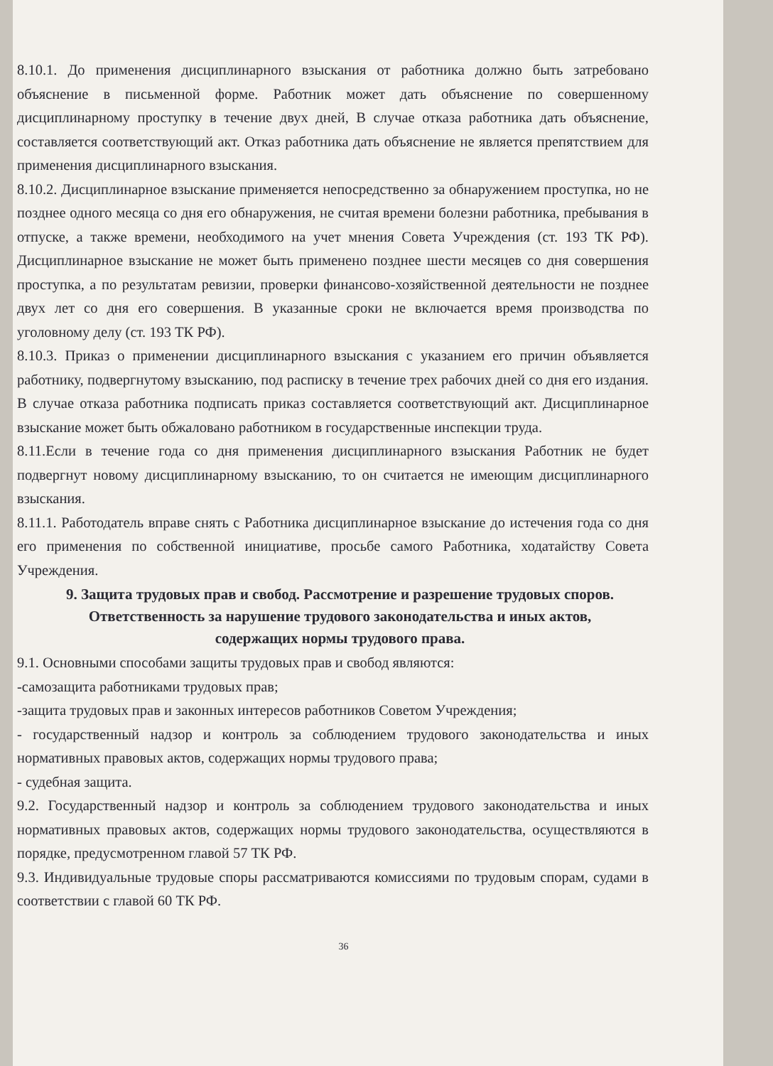8.10.1. До применения дисциплинарного взыскания от работника должно быть затребовано объяснение в письменной форме. Работник может дать объяснение по совершенному дисциплинарному проступку в течение двух дней, В случае отказа работника дать объяснение, составляется соответствующий акт. Отказ работника дать объяснение не является препятствием для применения дисциплинарного взыскания.
8.10.2. Дисциплинарное взыскание применяется непосредственно за обнаружением проступка, но не позднее одного месяца со дня его обнаружения, не считая времени болезни работника, пребывания в отпуске, а также времени, необходимого на учет мнения Совета Учреждения (ст. 193 ТК РФ). Дисциплинарное взыскание не может быть применено позднее шести месяцев со дня совершения проступка, а по результатам ревизии, проверки финансово-хозяйственной деятельности не позднее двух лет со дня его совершения. В указанные сроки не включается время производства по уголовному делу (ст. 193 ТК РФ).
8.10.3. Приказ о применении дисциплинарного взыскания с указанием его причин объявляется работнику, подвергнутому взысканию, под расписку в течение трех рабочих дней со дня его издания. В случае отказа работника подписать приказ составляется соответствующий акт. Дисциплинарное взыскание может быть обжаловано работником в государственные инспекции труда.
8.11.Если в течение года со дня применения дисциплинарного взыскания Работник не будет подвергнут новому дисциплинарному взысканию, то он считается не имеющим дисциплинарного взыскания.
8.11.1. Работодатель вправе снять с Работника дисциплинарное взыскание до истечения года со дня его применения по собственной инициативе, просьбе самого Работника, ходатайству Совета Учреждения.
9. Защита трудовых прав и свобод. Рассмотрение и разрешение трудовых споров. Ответственность за нарушение трудового законодательства и иных актов, содержащих нормы трудового права.
9.1. Основными способами защиты трудовых прав и свобод являются:
-самозащита работниками трудовых прав;
-защита трудовых прав и законных интересов работников Советом Учреждения;
- государственный надзор и контроль за соблюдением трудового законодательства и иных нормативных правовых актов, содержащих нормы трудового права;
- судебная защита.
9.2. Государственный надзор и контроль за соблюдением трудового законодательства и иных нормативных правовых актов, содержащих нормы трудового законодательства, осуществляются в порядке, предусмотренном главой 57 ТК РФ.
9.3. Индивидуальные трудовые споры рассматриваются комиссиями по трудовым спорам, судами в соответствии с главой 60 ТК РФ.
36